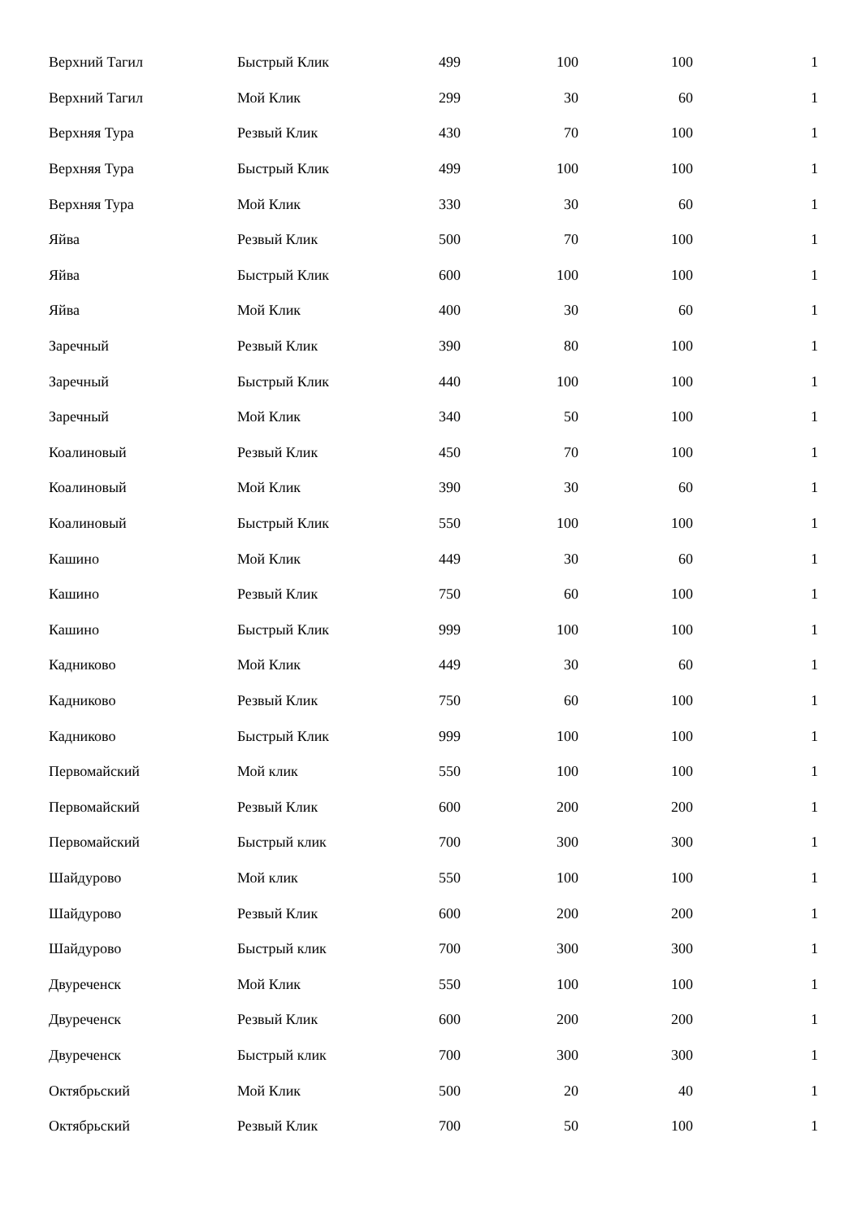| Верхний Тагил | Быстрый Клик | 499 | 100 | 100 | 1 |
| Верхний Тагил | Мой Клик | 299 | 30 | 60 | 1 |
| Верхняя Тура | Резвый Клик | 430 | 70 | 100 | 1 |
| Верхняя Тура | Быстрый Клик | 499 | 100 | 100 | 1 |
| Верхняя Тура | Мой Клик | 330 | 30 | 60 | 1 |
| Яйва | Резвый Клик | 500 | 70 | 100 | 1 |
| Яйва | Быстрый Клик | 600 | 100 | 100 | 1 |
| Яйва | Мой Клик | 400 | 30 | 60 | 1 |
| Заречный | Резвый Клик | 390 | 80 | 100 | 1 |
| Заречный | Быстрый Клик | 440 | 100 | 100 | 1 |
| Заречный | Мой Клик | 340 | 50 | 100 | 1 |
| Коалиновый | Резвый Клик | 450 | 70 | 100 | 1 |
| Коалиновый | Мой Клик | 390 | 30 | 60 | 1 |
| Коалиновый | Быстрый Клик | 550 | 100 | 100 | 1 |
| Кашино | Мой Клик | 449 | 30 | 60 | 1 |
| Кашино | Резвый Клик | 750 | 60 | 100 | 1 |
| Кашино | Быстрый Клик | 999 | 100 | 100 | 1 |
| Кадниково | Мой Клик | 449 | 30 | 60 | 1 |
| Кадниково | Резвый Клик | 750 | 60 | 100 | 1 |
| Кадниково | Быстрый Клик | 999 | 100 | 100 | 1 |
| Первомайский | Мой клик | 550 | 100 | 100 | 1 |
| Первомайский | Резвый Клик | 600 | 200 | 200 | 1 |
| Первомайский | Быстрый клик | 700 | 300 | 300 | 1 |
| Шайдурово | Мой клик | 550 | 100 | 100 | 1 |
| Шайдурово | Резвый Клик | 600 | 200 | 200 | 1 |
| Шайдурово | Быстрый клик | 700 | 300 | 300 | 1 |
| Двуреченск | Мой Клик | 550 | 100 | 100 | 1 |
| Двуреченск | Резвый Клик | 600 | 200 | 200 | 1 |
| Двуреченск | Быстрый клик | 700 | 300 | 300 | 1 |
| Октябрьский | Мой Клик | 500 | 20 | 40 | 1 |
| Октябрьский | Резвый Клик | 700 | 50 | 100 | 1 |